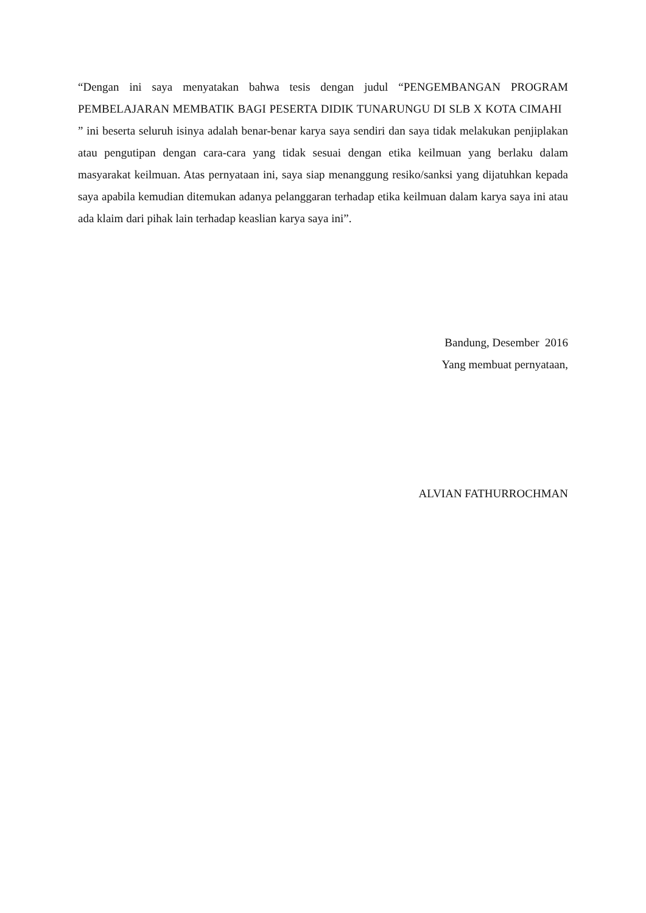“Dengan ini saya menyatakan bahwa tesis dengan judul “PENGEMBANGAN PROGRAM PEMBELAJARAN MEMBATIK BAGI PESERTA DIDIK TUNARUNGU DI SLB X KOTA CIMAHI ” ini beserta seluruh isinya adalah benar-benar karya saya sendiri dan saya tidak melakukan penjiplakan atau pengutipan dengan cara-cara yang tidak sesuai dengan etika keilmuan yang berlaku dalam masyarakat keilmuan. Atas pernyataan ini, saya siap menanggung resiko/sanksi yang dijatuhkan kepada saya apabila kemudian ditemukan adanya pelanggaran terhadap etika keilmuan dalam karya saya ini atau ada klaim dari pihak lain terhadap keaslian karya saya ini”.
Bandung, Desember 2016
Yang membuat pernyataan,
ALVIAN FATHURROCHMAN